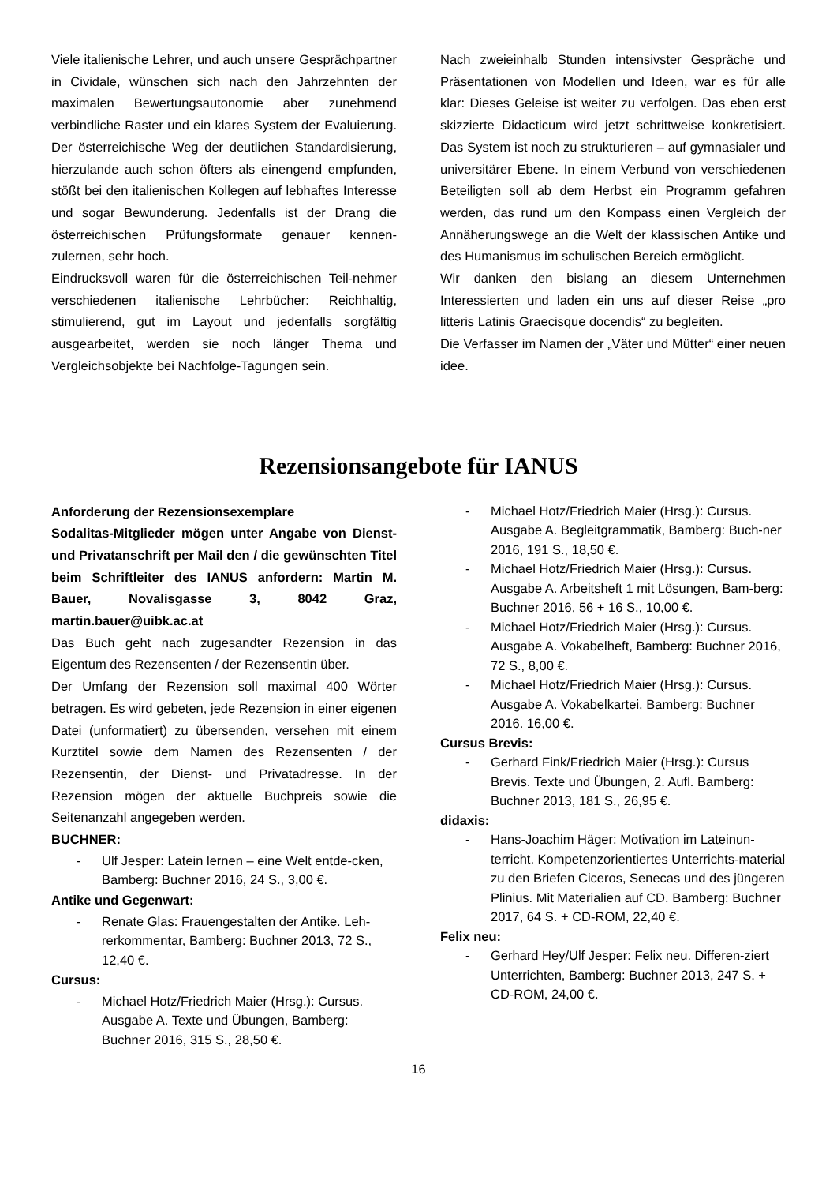Viele italienische Lehrer, und auch unsere Gesprächpartner in Cividale, wünschen sich nach den Jahrzehnten der maximalen Bewertungsautonomie aber zunehmend verbindliche Raster und ein klares System der Evaluierung. Der österreichische Weg der deutlichen Standardisierung, hierzulande auch schon öfters als einengend empfunden, stößt bei den italienischen Kollegen auf lebhaftes Interesse und sogar Bewunderung. Jedenfalls ist der Drang die österreichischen Prüfungsformate genauer kennen-zulernen, sehr hoch.
Eindrucksvoll waren für die österreichischen Teil-nehmer verschiedenen italienische Lehrbücher: Reichhaltig, stimulierend, gut im Layout und jedenfalls sorgfältig ausgearbeitet, werden sie noch länger Thema und Vergleichsobjekte bei Nachfolge-Tagungen sein.
Nach zweieinhalb Stunden intensivster Gespräche und Präsentationen von Modellen und Ideen, war es für alle klar: Dieses Geleise ist weiter zu verfolgen. Das eben erst skizzierte Didacticum wird jetzt schrittweise konkretisiert. Das System ist noch zu strukturieren – auf gymnasialer und universitärer Ebene. In einem Verbund von verschiedenen Beteiligten soll ab dem Herbst ein Programm gefahren werden, das rund um den Kompass einen Vergleich der Annäherungswege an die Welt der klassischen Antike und des Humanismus im schulischen Bereich ermöglicht.
Wir danken den bislang an diesem Unternehmen Interessierten und laden ein uns auf dieser Reise „pro litteris Latinis Graecisque docendis“ zu begleiten.
Die Verfasser im Namen der „Väter und Mütter“ einer neuen idee.
Rezensionsangebote für IANUS
Anforderung der Rezensionsexemplare
Sodalitas-Mitglieder mögen unter Angabe von Dienst- und Privatanschrift per Mail den / die gewünschten Titel beim Schriftleiter des IANUS anfordern: Martin M. Bauer, Novalisgasse 3, 8042 Graz, martin.bauer@uibk.ac.at
Das Buch geht nach zugesandter Rezension in das Eigentum des Rezensenten / der Rezensentin über.
Der Umfang der Rezension soll maximal 400 Wörter betragen. Es wird gebeten, jede Rezension in einer eigenen Datei (unformatiert) zu übersenden, versehen mit einem Kurztitel sowie dem Namen des Rezensenten / der Rezensentin, der Dienst- und Privatadresse. In der Rezension mögen der aktuelle Buchpreis sowie die Seitenanzahl angegeben werden.
BUCHNER:
- Ulf Jesper: Latein lernen – eine Welt entde-cken, Bamberg: Buchner 2016, 24 S., 3,00 €.
Antike und Gegenwart:
- Renate Glas: Frauengestalten der Antike. Leh-rerkommentar, Bamberg: Buchner 2013, 72 S., 12,40 €.
Cursus:
- Michael Hotz/Friedrich Maier (Hrsg.): Cursus. Ausgabe A. Texte und Übungen, Bamberg: Buchner 2016, 315 S., 28,50 €.
- Michael Hotz/Friedrich Maier (Hrsg.): Cursus. Ausgabe A. Begleitgrammatik, Bamberg: Buch-ner 2016, 191 S., 18,50 €.
- Michael Hotz/Friedrich Maier (Hrsg.): Cursus. Ausgabe A. Arbeitsheft 1 mit Lösungen, Bam-berg: Buchner 2016, 56 + 16 S., 10,00 €.
- Michael Hotz/Friedrich Maier (Hrsg.): Cursus. Ausgabe A. Vokabelheft, Bamberg: Buchner 2016, 72 S., 8,00 €.
- Michael Hotz/Friedrich Maier (Hrsg.): Cursus. Ausgabe A. Vokabelkartei, Bamberg: Buchner 2016. 16,00 €.
Cursus Brevis:
- Gerhard Fink/Friedrich Maier (Hrsg.): Cursus Brevis. Texte und Übungen, 2. Aufl. Bamberg: Buchner 2013, 181 S., 26,95 €.
didaxis:
- Hans-Joachim Häger: Motivation im Lateinun-terricht. Kompetenzorientiertes Unterrichts-material zu den Briefen Ciceros, Senecas und des jüngeren Plinius. Mit Materialien auf CD. Bamberg: Buchner 2017, 64 S. + CD-ROM, 22,40 €.
Felix neu:
- Gerhard Hey/Ulf Jesper: Felix neu. Differen-ziert Unterrichten, Bamberg: Buchner 2013, 247 S. + CD-ROM, 24,00 €.
16